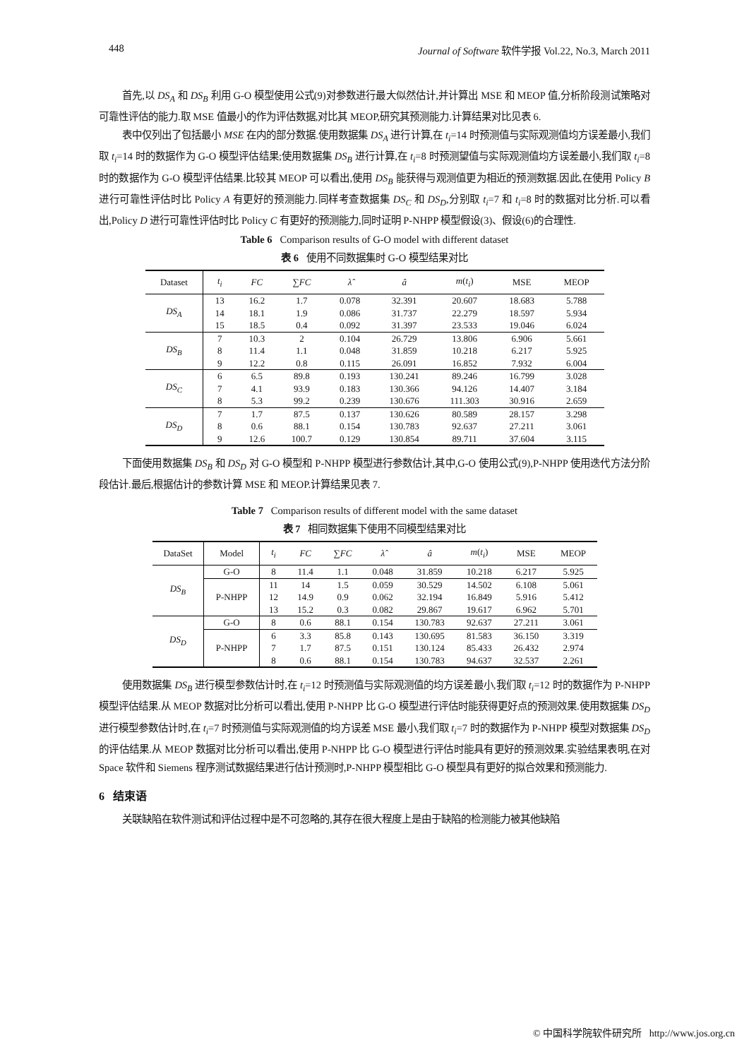448 Journal of Software 软件学报 Vol.22, No.3, March 2011
首先,以 DS<sub>A</sub> 和 DS<sub>B</sub> 利用 G-O 模型使用公式(9)对参数进行最大似然估计,并计算出 MSE 和 MEOP 值,分析阶段测试策略对可靠性评估的能力.取 MSE 值最小的作为评估数据,对比其 MEOP,研究其预测能力.计算结果对比见表 6.
表中仅列出了包括最小 MSE 在内的部分数据.使用数据集 DS<sub>A</sub> 进行计算,在 t<sub>i</sub>=14 时预测值与实际观测值均方误差最小,我们取 t<sub>i</sub>=14 时的数据作为 G-O 模型评估结果;使用数据集 DS<sub>B</sub> 进行计算,在 t<sub>i</sub>=8 时预测望值与实际观测值均方误差最小,我们取 t<sub>i</sub>=8 时的数据作为 G-O 模型评估结果.比较其 MEOP 可以看出,使用 DS<sub>B</sub> 能获得与观测值更为相近的预测数据.因此,在使用 Policy B 进行可靠性评估时比 Policy A 有更好的预测能力.同样考查数据集 DS<sub>C</sub> 和 DS<sub>D</sub>,分别取 t<sub>i</sub>=7 和 t<sub>i</sub>=8 时的数据对比分析.可以看出,Policy D 进行可靠性评估时比 Policy C 有更好的预测能力,同时证明 P-NHPP 模型假设(3)、假设(6)的合理性.
Table 6 Comparison results of G-O model with different dataset
表 6 使用不同数据集时 G-O 模型结果对比
| Dataset | t<sub>i</sub> | FC | ∑ FC | λ̂ | â | m ( t<sub>i</sub> ) | MSE | MEOP |
| --- | --- | --- | --- | --- | --- | --- | --- | --- |
| DS<sub>A</sub> | 13 | 16.2 | 1.7 | 0.078 | 32.391 | 20.607 | 18.683 | 5.788 |
| | 14 | 18.1 | 1.9 | 0.086 | 31.737 | 22.279 | 18.597 | 5.934 |
| | 15 | 18.5 | 0.4 | 0.092 | 31.397 | 23.533 | 19.046 | 6.024 |
| DS<sub>B</sub> | 7 | 10.3 | 2 | 0.104 | 26.729 | 13.806 | 6.906 | 5.661 |
| | 8 | 11.4 | 1.1 | 0.048 | 31.859 | 10.218 | 6.217 | 5.925 |
| | 9 | 12.2 | 0.8 | 0.115 | 26.091 | 16.852 | 7.932 | 6.004 |
| DS<sub>C</sub> | 6 | 6.5 | 89.8 | 0.193 | 130.241 | 89.246 | 16.799 | 3.028 |
| | 7 | 4.1 | 93.9 | 0.183 | 130.366 | 94.126 | 14.407 | 3.184 |
| | 8 | 5.3 | 99.2 | 0.239 | 130.676 | 111.303 | 30.916 | 2.659 |
| DS<sub>D</sub> | 7 | 1.7 | 87.5 | 0.137 | 130.626 | 80.589 | 28.157 | 3.298 |
| | 8 | 0.6 | 88.1 | 0.154 | 130.783 | 92.637 | 27.211 | 3.061 |
| | 9 | 12.6 | 100.7 | 0.129 | 130.854 | 89.711 | 37.604 | 3.115 |
下面使用数据集 DS<sub>B</sub> 和 DS<sub>D</sub> 对 G-O 模型和 P-NHPP 模型进行参数估计,其中,G-O 使用公式(9),P-NHPP 使用迭代方法分阶段估计.最后,根据估计的参数计算 MSE 和 MEOP.计算结果见表 7.
Table 7 Comparison results of different model with the same dataset
表 7 相同数据集下使用不同模型结果对比
| DataSet | Model | t<sub>i</sub> | FC | ∑ FC | λ̂ | â | m ( t<sub>i</sub> ) | MSE | MEOP |
| --- | --- | --- | --- | --- | --- | --- | --- | --- | --- |
| DS<sub>B</sub> | G-O | 8 | 11.4 | 1.1 | 0.048 | 31.859 | 10.218 | 6.217 | 5.925 |
| | P-NHPP | 11 | 14 | 1.5 | 0.059 | 30.529 | 14.502 | 6.108 | 5.061 |
| | | 12 | 14.9 | 0.9 | 0.062 | 32.194 | 16.849 | 5.916 | 5.412 |
| | | 13 | 15.2 | 0.3 | 0.082 | 29.867 | 19.617 | 6.962 | 5.701 |
| DS<sub>D</sub> | G-O | 8 | 0.6 | 88.1 | 0.154 | 130.783 | 92.637 | 27.211 | 3.061 |
| | P-NHPP | 6 | 3.3 | 85.8 | 0.143 | 130.695 | 81.583 | 36.150 | 3.319 |
| | | 7 | 1.7 | 87.5 | 0.151 | 130.124 | 85.433 | 26.432 | 2.974 |
| | | 8 | 0.6 | 88.1 | 0.154 | 130.783 | 94.637 | 32.537 | 2.261 |
使用数据集 DS<sub>B</sub> 进行模型参数估计时,在 t<sub>i</sub>=12 时预测值与实际观测值的均方误差最小,我们取 t<sub>i</sub>=12 时的数据作为 P-NHPP 模型评估结果.从 MEOP 数据对比分析可以看出,使用 P-NHPP 比 G-O 模型进行评估时能获得更好点的预测效果.使用数据集 DS<sub>D</sub> 进行模型参数估计时,在 t<sub>i</sub>=7 时预测值与实际观测值的均方误差 MSE 最小,我们取 t<sub>i</sub>=7 时的数据作为 P-NHPP 模型对数据集 DS<sub>D</sub> 的评估结果.从 MEOP 数据对比分析可以看出,使用 P-NHPP 比 G-O 模型进行评估时能具有更好的预测效果.实验结果表明,在对 Space 软件和 Siemens 程序测试数据结果进行估计预测时,P-NHPP 模型相比 G-O 模型具有更好的拟合效果和预测能力.
6 结束语
关联缺陷在软件测试和评估过程中是不可忽略的,其存在很大程度上是由于缺陷的检测能力被其他缺陷
© 中国科学院软件研究所 http://www.jos.org.cn